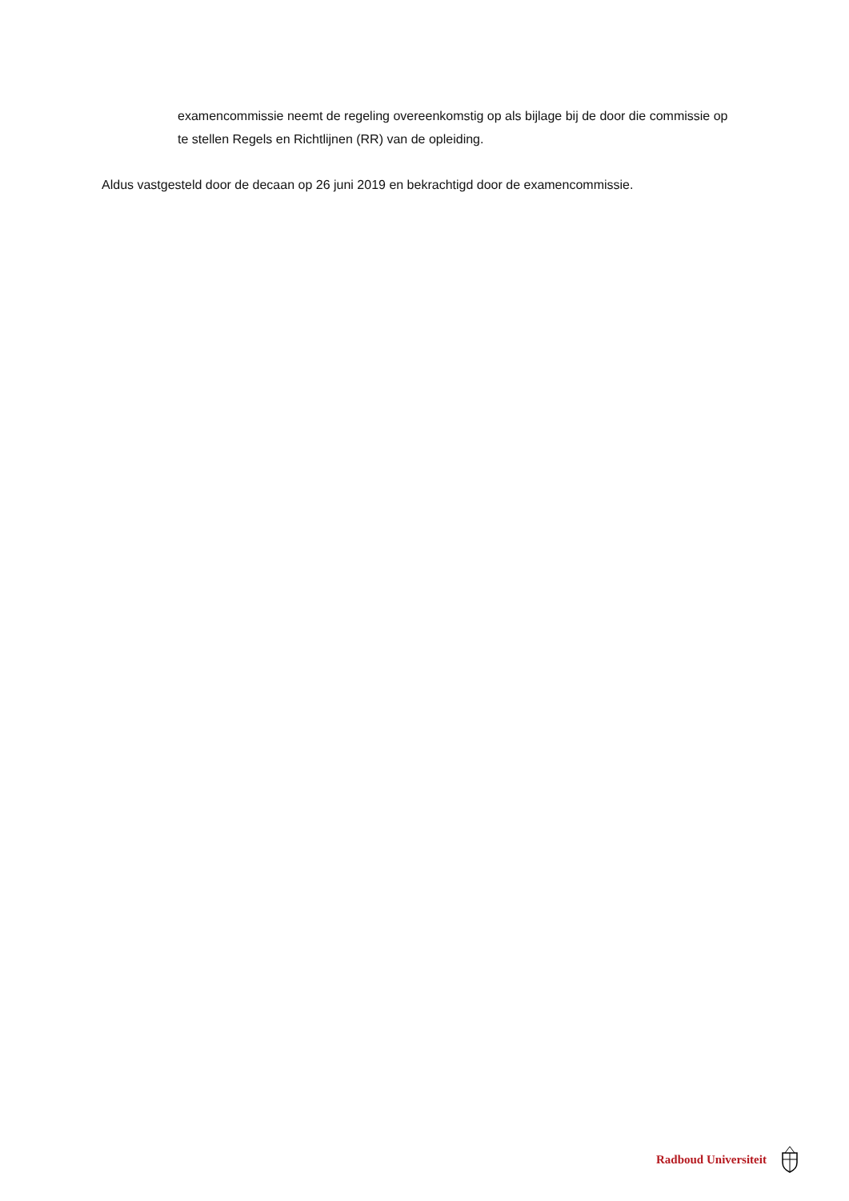examencommissie neemt de regeling overeenkomstig op als bijlage bij de door die commissie op te stellen Regels en Richtlijnen (RR) van de opleiding.
Aldus vastgesteld door de decaan op 26 juni 2019 en bekrachtigd door de examencommissie.
Radboud Universiteit